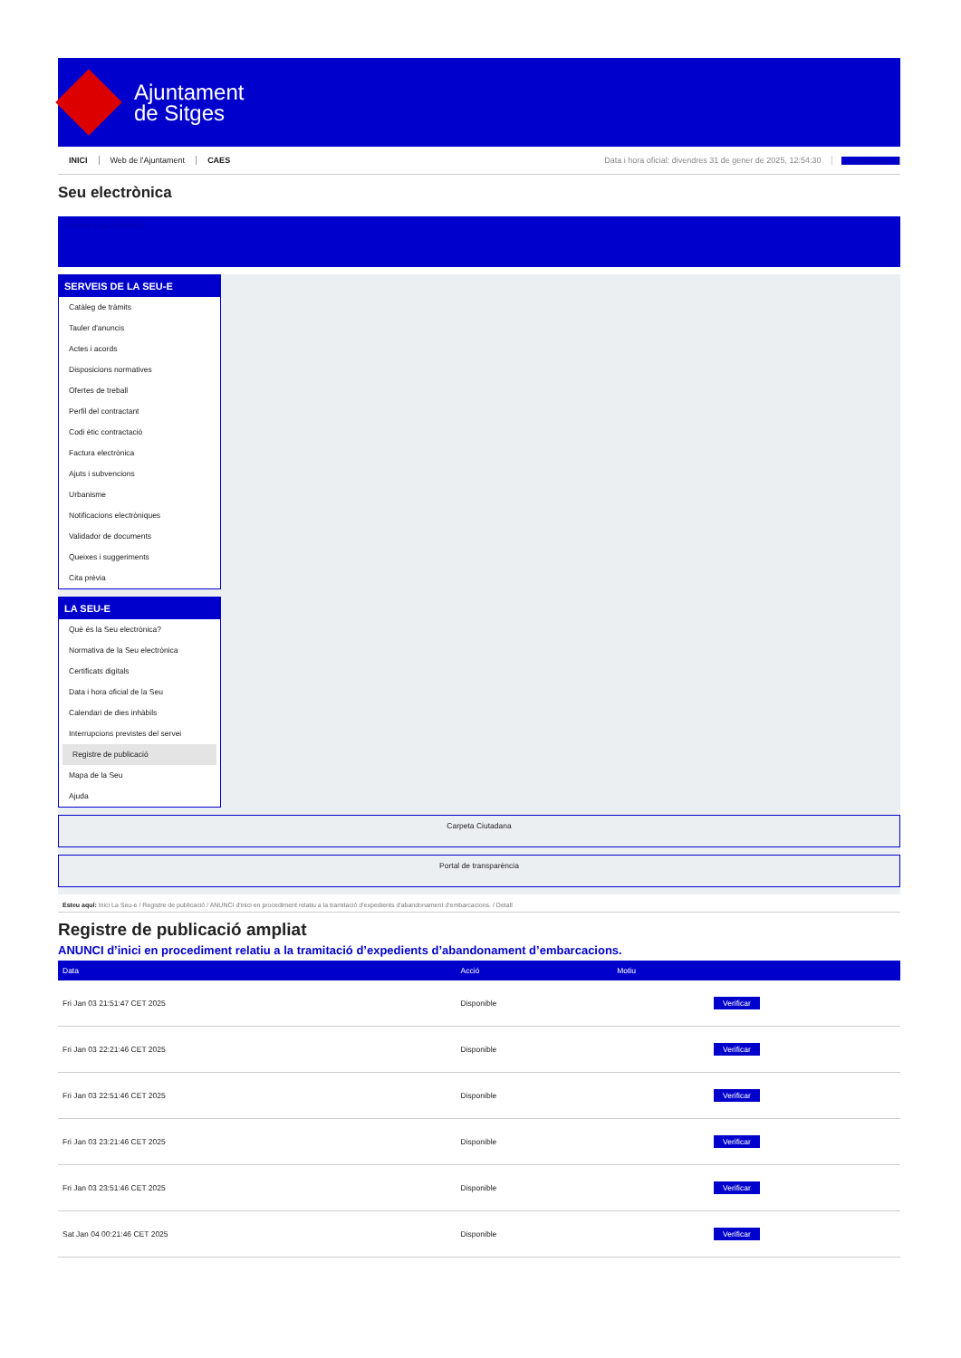Ajuntament
de Sitges
INICI Web de l'Ajuntament CAES Data i hora oficial: divendres 31 de gener de 2025, 12:54:30 Electrònica
Seu electrònica
Obtenir còpia autèntica
SERVEIS DE LA SEU-E
Catàleg de tràmits
Tauler d'anuncis
Actes i acords
Disposicions normatives
Ofertes de treball
Perfil del contractant
Codi ètic contractació
Factura electrònica
Ajuts i subvencions
Urbanisme
Notificacions electròniques
Validador de documents
Queixes i suggeriments
Cita prèvia
LA SEU-E
Què és la Seu electrònica?
Normativa de la Seu electrònica
Certificats digitals
Data i hora oficial de la Seu
Calendari de dies inhàbils
Interrupcions previstes del servei
Registre de publicació
Mapa de la Seu
Ajuda
Carpeta Ciutadana
Portal de transparència
Esteu aquí: Inici La Seu-e / Registre de publicació / ANUNCI d'inici en procediment relatiu a la tramitació d'expedients d'abandonament d'embarcacions. / Detall
Registre de publicació ampliat
ANUNCI d’inici en procediment relatiu a la tramitació d’expedients d’abandonament d’embarcacions.
| Data | Acció | Motiu | |
| --- | --- | --- | --- |
| Fri Jan 03 21:51:47 CET 2025 | Disponible | | Verificar |
| Fri Jan 03 22:21:46 CET 2025 | Disponible | | Verificar |
| Fri Jan 03 22:51:46 CET 2025 | Disponible | | Verificar |
| Fri Jan 03 23:21:46 CET 2025 | Disponible | | Verificar |
| Fri Jan 03 23:51:46 CET 2025 | Disponible | | Verificar |
| Sat Jan 04 00:21:46 CET 2025 | Disponible | | Verificar |